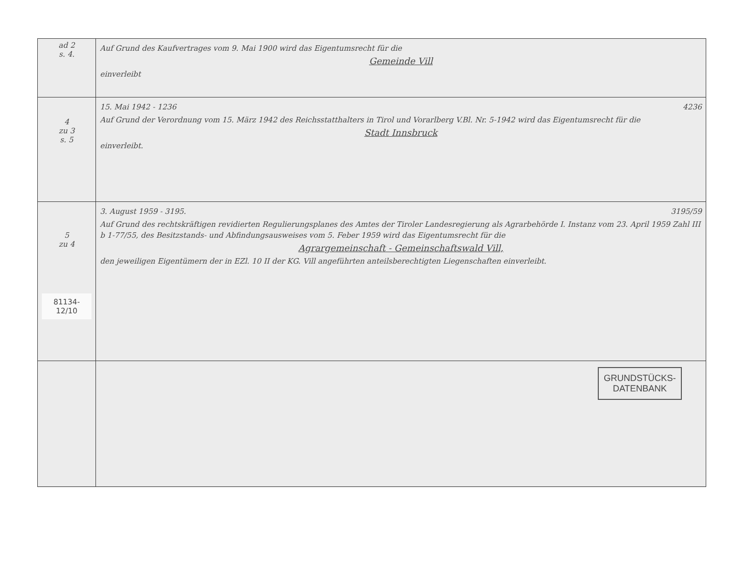| ad 2 s. 4. | Auf Grund des Kaufvertrages vom 9. Mai 1900 wird das Eigentumsrecht für die Gemeinde Vill einverleibt |
| 4 zu 3 s. 5 | 15. Mai 1942 - 1236 4236 Auf Grund der Verordnung vom 15. März 1942 des Reichsstatthalters in Tirol und Vorarlberg V.Bl. Nr. 5-1942 wird das Eigentumsrecht für die Stadt Innsbruck einverleibt. |
| 5 zu 4 81134-12/10 | 3. August 1959 - 3195. 3195/59 Auf Grund des rechtskräftigen revidierten Regulierungsplanes des Amtes der Tiroler Landesregierung als Agrarbehörde I. Instanz vom 23. April 1959 Zahl III b 1-77/55, des Besitzstands- und Abfindungsausweises vom 5. Feber 1959 wird das Eigentumsrecht für die Agrargemeinschaft - Gemeinschaftswald Vill, den jeweiligen Eigentümern der in EZl. 10 II der KG. Vill angeführten anteilsberechtigten Liegenschaften einverleibt. |
| | GRUNDSTÜCKS- DATENBANK |